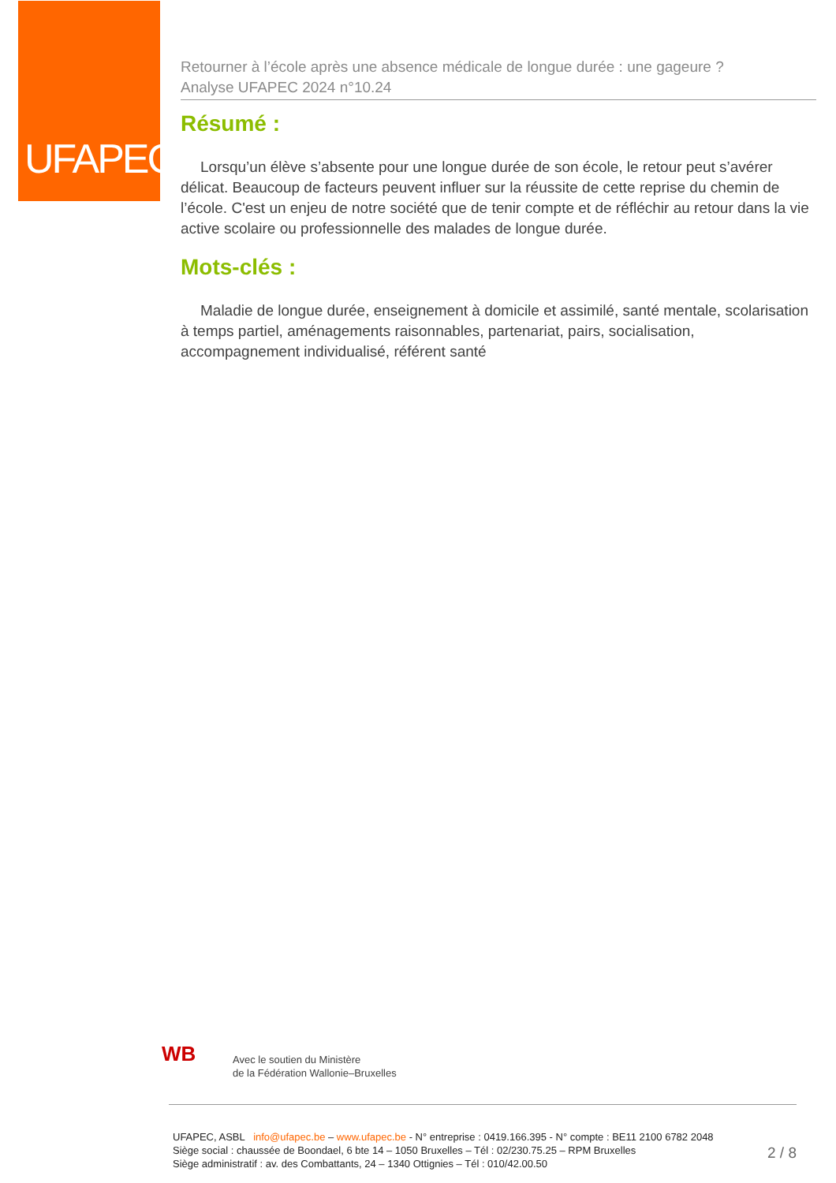UFAPEC
Retourner à l’école après une absence médicale de longue durée : une gageure ?
Analyse UFAPEC 2024 n°10.24
Résumé :
Lorsqu’un élève s’absente pour une longue durée de son école, le retour peut s’avérer délicat. Beaucoup de facteurs peuvent influer sur la réussite de cette reprise du chemin de l’école. C'est un enjeu de notre société que de tenir compte et de réfléchir au retour dans la vie active scolaire ou professionnelle des malades de longue durée.
Mots-clés :
Maladie de longue durée, enseignement à domicile et assimilé, santé mentale, scolarisation à temps partiel, aménagements raisonnables, partenariat, pairs, socialisation, accompagnement individualisé, référent santé
WB
Avec le soutien du Ministère
de la Fédération Wallonie–Bruxelles
UFAPEC, ASBL info@ufapec.be – www.ufapec.be - N° entreprise : 0419.166.395 - N° compte : BE11 2100 6782 2048
Siège social : chaussée de Boondael, 6 bte 14 – 1050 Bruxelles – Tél : 02/230.75.25 – RPM Bruxelles
Siège administratif : av. des Combattants, 24 – 1340 Ottignies – Tél : 010/42.00.50
2 / 8